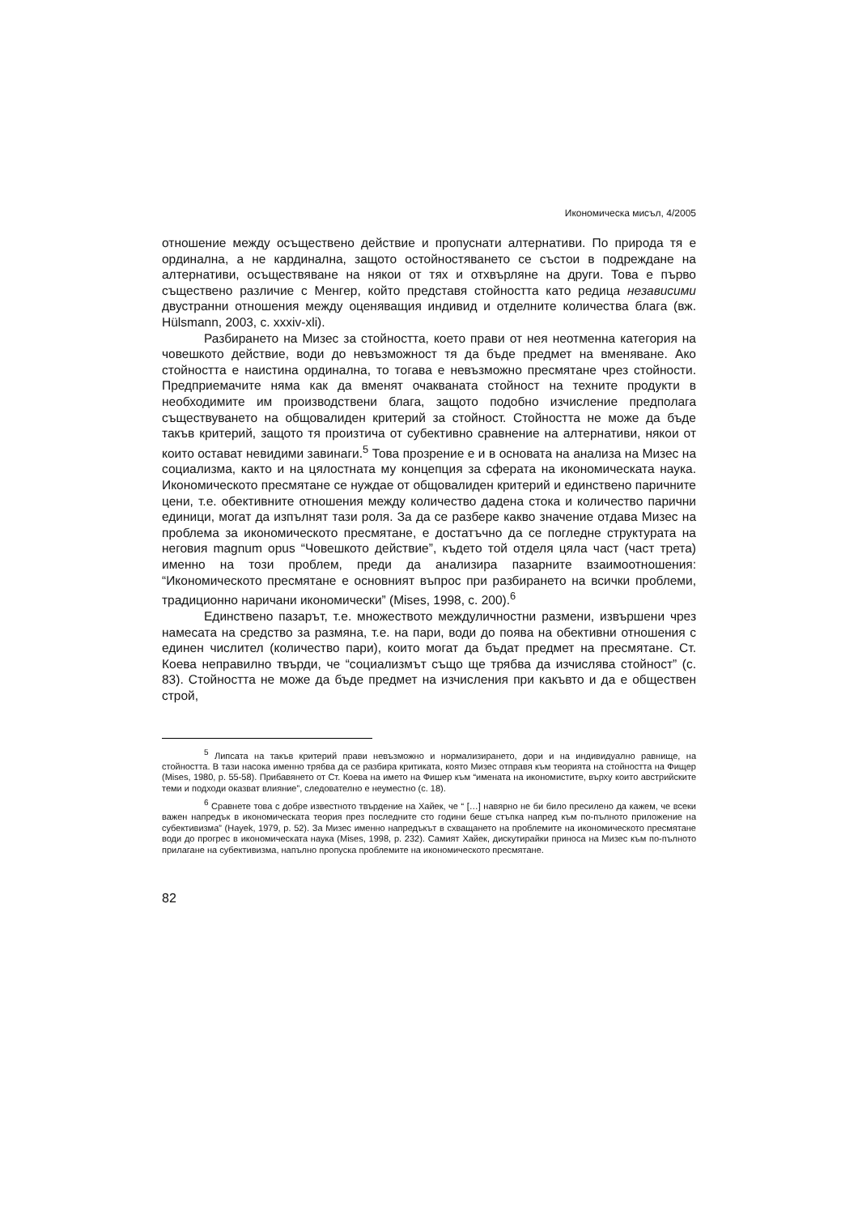Икономическа мисъл, 4/2005
отношение между осъществено действие и пропуснати алтернативи. По природа тя е ординална, а не кардинална, защото остойностяването се състои в подреждане на алтернативи, осъществяване на някои от тях и отхвърляне на други. Това е първо съществено различие с Менгер, който представя стойността като редица независими двустранни отношения между оценяващия индивид и отделните количества блага (вж. Hülsmann, 2003, с. xxxiv-xli).
Разбирането на Мизес за стойността, което прави от нея неотменна категория на човешкото действие, води до невъзможност тя да бъде предмет на вменяване. Ако стойността е наистина ординална, то тогава е невъзможно пресмятане чрез стойности. Предприемачите няма как да вменят очакваната стойност на техните продукти в необходимите им производствени блага, защото подобно изчисление предполага съществуването на общовалиден критерий за стойност. Стойността не може да бъде такъв критерий, защото тя произтича от субективно сравнение на алтернативи, някои от които остават невидими завинаги.<sup>5</sup> Това прозрение е и в основата на анализа на Мизес на социализма, както и на цялостната му концепция за сферата на икономическата наука. Икономическото пресмятане се нуждае от общовалиден критерий и единствено паричните цени, т.е. обективните отношения между количество дадена стока и количество парични единици, могат да изпълнят тази роля. За да се разбере какво значение отдава Мизес на проблема за икономическото пресмятане, е достатъчно да се погледне структурата на неговия magnum opus “Човешкото действие”, където той отделя цяла част (част трета) именно на този проблем, преди да анализира пазарните взаимоотношения: “Икономическото пресмятане е основният въпрос при разбирането на всички проблеми, традиционно наричани икономически” (Mises, 1998, с. 200).<sup>6</sup>
Единствено пазарът, т.е. множеството междуличностни размени, извършени чрез намесата на средство за размяна, т.е. на пари, води до поява на обективни отношения с единен числител (количество пари), които могат да бъдат предмет на пресмятане. Ст. Коева неправилно твърди, че “социализмът също ще трябва да изчислява стойност” (с. 83). Стойността не може да бъде предмет на изчисления при какъвто и да е обществен строй,
<sup>5</sup> Липсата на такъв критерий прави невъзможно и нормализирането, дори и на индивидуално равнище, на стойността. В тази насока именно трябва да се разбира критиката, която Мизес отправя към теорията на стойността на Фищер (Mises, 1980, p. 55-58). Прибавянето от Ст. Коева на името на Фишер към “имената на икономистите, върху които австрийските теми и подходи оказват влияние”, следователно е неуместно (с. 18).
<sup>6</sup> Сравнете това с добре известното твърдение на Хайек, че “ […] навярно не би било пресилено да кажем, че всеки важен напредък в икономическата теория през последните сто години беше стъпка напред към по-пълното приложение на субективизма” (Hayek, 1979, p. 52). За Мизес именно напредъкът в схващането на проблемите на икономическото пресмятане води до прогрес в икономическата наука (Mises, 1998, p. 232). Самият Хайек, дискутирайки приноса на Мизес към по-пълното прилагане на субективизма, напълно пропуска проблемите на икономическото пресмятане.
82